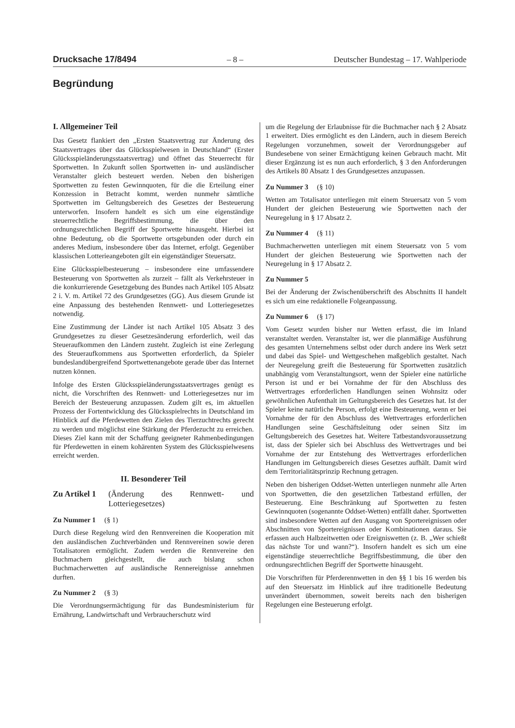Drucksache 17/8494 – 8 – Deutscher Bundestag – 17. Wahlperiode
Begründung
I. Allgemeiner Teil
Das Gesetz flankiert den „Ersten Staatsvertrag zur Änderung des Staatsvertrages über das Glücksspielwesen in Deutschland“ (Erster Glücksspieländerungsstaatsvertrag) und öffnet das Steuerrecht für Sportwetten. In Zukunft sollen Sportwetten in- und ausländischer Veranstalter gleich besteuert werden. Neben den bisherigen Sportwetten zu festen Gewinnquoten, für die die Erteilung einer Konzession in Betracht kommt, werden nunmehr sämtliche Sportwetten im Geltungsbereich des Gesetzes der Besteuerung unterworfen. Insofern handelt es sich um eine eigenständige steuerrechtliche Begriffsbestimmung, die über den ordnungsrechtlichen Begriff der Sportwette hinausgeht. Hierbei ist ohne Bedeutung, ob die Sportwette ortsgebunden oder durch ein anderes Medium, insbesondere über das Internet, erfolgt. Gegenüber klassischen Lotterieangeboten gilt ein eigenständiger Steuersatz.
Eine Glücksspielbesteuerung – insbesondere eine umfassendere Besteuerung von Sportwetten als zurzeit – fällt als Verkehrsteuer in die konkurrierende Gesetzgebung des Bundes nach Artikel 105 Absatz 2 i. V. m. Artikel 72 des Grundgesetzes (GG). Aus diesem Grunde ist eine Anpassung des bestehenden Rennwett- und Lotteriegesetzes notwendig.
Eine Zustimmung der Länder ist nach Artikel 105 Absatz 3 des Grundgesetzes zu dieser Gesetzesänderung erforderlich, weil das Steueraufkommen den Ländern zusteht. Zugleich ist eine Zerlegung des Steueraufkommens aus Sportwetten erforderlich, da Spieler bundeslandübergreifend Sportwettenangebote gerade über das Internet nutzen können.
Infolge des Ersten Glücksspieländerungsstaatsvertrages genügt es nicht, die Vorschriften des Rennwett- und Lotteriegesetzes nur im Bereich der Besteuerung anzupassen. Zudem gilt es, im aktuellen Prozess der Fortentwicklung des Glücksspielrechts in Deutschland im Hinblick auf die Pferdewetten den Zielen des Tierzuchtrechts gerecht zu werden und möglichst eine Stärkung der Pferdezucht zu erreichen. Dieses Ziel kann mit der Schaffung geeigneter Rahmenbedingungen für Pferdewetten in einem kohärenten System des Glücksspielwesens erreicht werden.
II. Besonderer Teil
Zu Artikel 1 (Änderung des Rennwett- und Lotteriegesetzes)
Zu Nummer 1 (§ 1)
Durch diese Regelung wird den Rennvereinen die Kooperation mit den ausländischen Zuchtverbänden und Rennvereinen sowie deren Totalisatoren ermöglicht. Zudem werden die Rennvereine den Buchmachern gleichgestellt, die auch bislang schon Buchmacherwetten auf ausländische Rennereignisse annehmen durften.
Zu Nummer 2 (§ 3)
Die Verordnungsermächtigung für das Bundesministerium für Ernährung, Landwirtschaft und Verbraucherschutz wird
um die Regelung der Erlaubnisse für die Buchmacher nach § 2 Absatz 1 erweitert. Dies ermöglicht es den Ländern, auch in diesem Bereich Regelungen vorzunehmen, soweit der Verordnungsgeber auf Bundesebene von seiner Ermächtigung keinen Gebrauch macht. Mit dieser Ergänzung ist es nun auch erforderlich, § 3 den Anforderungen des Artikels 80 Absatz 1 des Grundgesetzes anzupassen.
Zu Nummer 3 (§ 10)
Wetten am Totalisator unterliegen mit einem Steuersatz von 5 vom Hundert der gleichen Besteuerung wie Sportwetten nach der Neuregelung in § 17 Absatz 2.
Zu Nummer 4 (§ 11)
Buchmacherwetten unterliegen mit einem Steuersatz von 5 vom Hundert der gleichen Besteuerung wie Sportwetten nach der Neuregelung in § 17 Absatz 2.
Zu Nummer 5
Bei der Änderung der Zwischenüberschrift des Abschnitts II handelt es sich um eine redaktionelle Folgeanpassung.
Zu Nummer 6 (§ 17)
Vom Gesetz wurden bisher nur Wetten erfasst, die im Inland veranstaltet werden. Veranstalter ist, wer die planmäßige Ausführung des gesamten Unternehmens selbst oder durch andere ins Werk setzt und dabei das Spiel- und Wettgeschehen maßgeblich gestaltet. Nach der Neuregelung greift die Besteuerung für Sportwetten zusätzlich unabhängig vom Veranstaltungsort, wenn der Spieler eine natürliche Person ist und er bei Vornahme der für den Abschluss des Wettvertrages erforderlichen Handlungen seinen Wohnsitz oder gewöhnlichen Aufenthalt im Geltungsbereich des Gesetzes hat. Ist der Spieler keine natürliche Person, erfolgt eine Besteuerung, wenn er bei Vornahme der für den Abschluss des Wettvertrages erforderlichen Handlungen seine Geschäftsleitung oder seinen Sitz im Geltungsbereich des Gesetzes hat. Weitere Tatbestandsvoraussetzung ist, dass der Spieler sich bei Abschluss des Wettvertrages und bei Vornahme der zur Entstehung des Wettvertrages erforderlichen Handlungen im Geltungsbereich dieses Gesetzes aufhält. Damit wird dem Territorialitätsprinzip Rechnung getragen.
Neben den bisherigen Oddset-Wetten unterliegen nunmehr alle Arten von Sportwetten, die den gesetzlichen Tatbestand erfüllen, der Besteuerung. Eine Beschränkung auf Sportwetten zu festen Gewinnquoten (sogenannte Oddset-Wetten) entfällt daher. Sportwetten sind insbesondere Wetten auf den Ausgang von Sportereignissen oder Abschnitten von Sportereignissen oder Kombinationen daraus. Sie erfassen auch Halbzeitwetten oder Ereigniswetten (z. B. „Wer schießt das nächste Tor und wann?“). Insofern handelt es sich um eine eigenständige steuerrechtliche Begriffsbestimmung, die über den ordnungsrechtlichen Begriff der Sportwette hinausgeht.
Die Vorschriften für Pferderennwetten in den §§ 1 bis 16 werden bis auf den Steuersatz im Hinblick auf ihre traditionelle Bedeutung unverändert übernommen, soweit bereits nach den bisherigen Regelungen eine Besteuerung erfolgt.